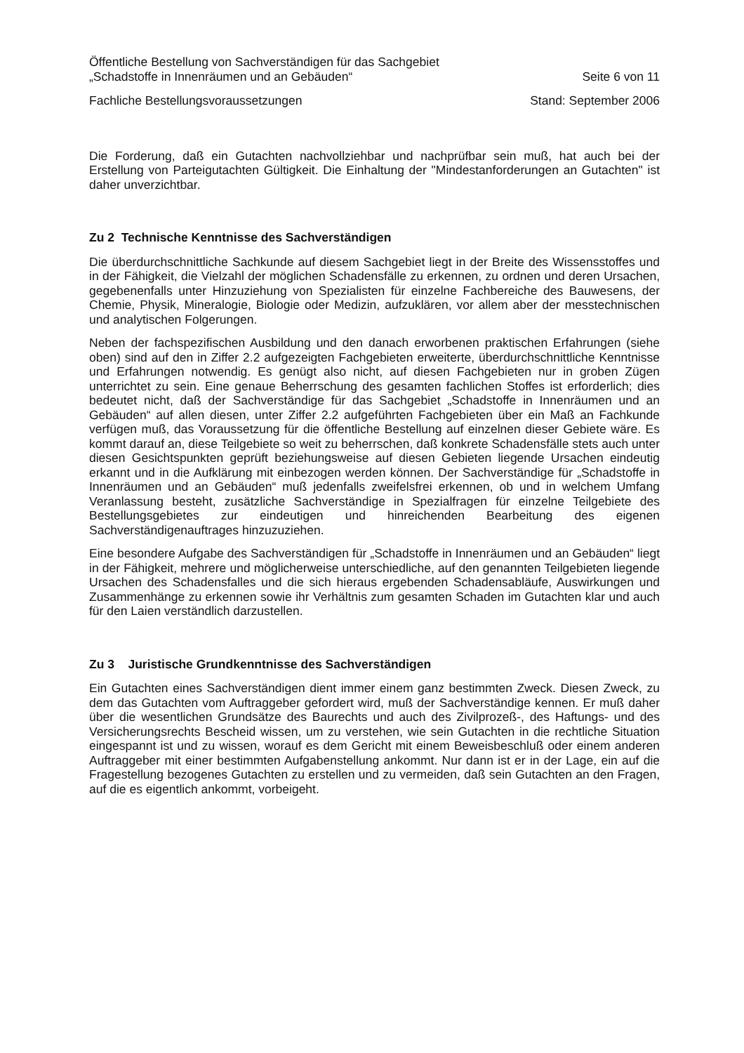Öffentliche Bestellung von Sachverständigen für das Sachgebiet
„Schadstoffe in Innenräumen und an Gebäuden“Seite 6 von 11
Fachliche Bestellungsvoraussetzungen Stand: September 2006
Die Forderung, daß ein Gutachten nachvollziehbar und nachprüfbar sein muß, hat auch bei der Erstellung von Parteigutachten Gültigkeit. Die Einhaltung der "Mindestanforderungen an Gutachten" ist daher unverzichtbar.
Zu 2 Technische Kenntnisse des Sachverständigen
Die überdurchschnittliche Sachkunde auf diesem Sachgebiet liegt in der Breite des Wissensstoffes und in der Fähigkeit, die Vielzahl der möglichen Schadensfälle zu erkennen, zu ordnen und deren Ursachen, gegebenenfalls unter Hinzuziehung von Spezialisten für einzelne Fachbereiche des Bauwesens, der Chemie, Physik, Mineralogie, Biologie oder Medizin, aufzuklären, vor allem aber der messtechnischen und analytischen Folgerungen.
Neben der fachspezifischen Ausbildung und den danach erworbenen praktischen Erfahrungen (siehe oben) sind auf den in Ziffer 2.2 aufgezeigten Fachgebieten erweiterte, überdurchschnittliche Kenntnisse und Erfahrungen notwendig. Es genügt also nicht, auf diesen Fachgebieten nur in groben Zügen unterrichtet zu sein. Eine genaue Beherrschung des gesamten fachlichen Stoffes ist erforderlich; dies bedeutet nicht, daß der Sachverständige für das Sachgebiet „Schadstoffe in Innenräumen und an Gebäuden“ auf allen diesen, unter Ziffer 2.2 aufgeführten Fachgebieten über ein Maß an Fachkunde verfügen muß, das Voraussetzung für die öffentliche Bestellung auf einzelnen dieser Gebiete wäre. Es kommt darauf an, diese Teilgebiete so weit zu beherrschen, daß konkrete Schadensfälle stets auch unter diesen Gesichtspunkten geprüft beziehungsweise auf diesen Gebieten liegende Ursachen eindeutig erkannt und in die Aufklärung mit einbezogen werden können. Der Sachverständige für „Schadstoffe in Innenräumen und an Gebäuden“ muß jedenfalls zweifelsfrei erkennen, ob und in welchem Umfang Veranlassung besteht, zusätzliche Sachverständige in Spezialfragen für einzelne Teilgebiete des Bestellungsgebietes zur eindeutigen und hinreichenden Bearbeitung des eigenen Sachverständigenauftrages hinzuzuziehen.
Eine besondere Aufgabe des Sachverständigen für „Schadstoffe in Innenräumen und an Gebäuden“ liegt in der Fähigkeit, mehrere und möglicherweise unterschiedliche, auf den genannten Teilgebieten liegende Ursachen des Schadensfalles und die sich hieraus ergebenden Schadensabläufe, Auswirkungen und Zusammenhänge zu erkennen sowie ihr Verhältnis zum gesamten Schaden im Gutachten klar und auch für den Laien verständlich darzustellen.
Zu 3 Juristische Grundkenntnisse des Sachverständigen
Ein Gutachten eines Sachverständigen dient immer einem ganz bestimmten Zweck. Diesen Zweck, zu dem das Gutachten vom Auftraggeber gefordert wird, muß der Sachverständige kennen. Er muß daher über die wesentlichen Grundsätze des Baurechts und auch des Zivilprozeß-, des Haftungs- und des Versicherungsrechts Bescheid wissen, um zu verstehen, wie sein Gutachten in die rechtliche Situation eingespannt ist und zu wissen, worauf es dem Gericht mit einem Beweisbeschluß oder einem anderen Auftraggeber mit einer bestimmten Aufgabenstellung ankommt. Nur dann ist er in der Lage, ein auf die Fragestellung bezogenes Gutachten zu erstellen und zu vermeiden, daß sein Gutachten an den Fragen, auf die es eigentlich ankommt, vorbeigeht.